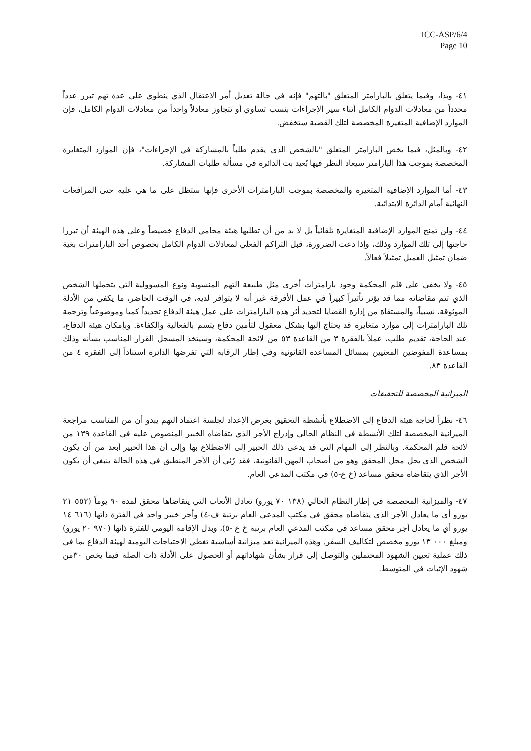ICC-ASP/6/4
Page 10
٤١- وبذا، وفيما يتعلق بالبارامتر المتعلق "بالتهم" فإنه في حالة تعديل أمر الاعتقال الذي ينطوي على عدة تهم تبرر عدداً محدداً من معادلات الدوام الكامل أثناء سير الإجراءات بنسب تساوي أو تتجاوز معادلاً واحداً من معادلات الدوام الكامل، فإن الموارد الإضافية المتغيرة المخصصة لتلك القضية ستخفض.
٤٢- وبالمثل، فيما يخص البارامتر المتعلق "بالشخص الذي يقدم طلباً بالمشاركة في الإجراءات"، فإن الموارد المتغايرة المخصصة بموجب هذا البارامتر سيعاد النظر فيها بُعيد بت الدائرة في مسألة طلبات المشاركة.
٤٣- أما الموارد الإضافية المتغيرة والمخصصة بموجب البارامترات الأخرى فإنها ستظل على ما هي عليه حتى المرافعات النهائية أمام الدائرة الابتدائية.
٤٤- ولن تمنح الموارد الإضافية المتغايرة تلقائياً بل لا بد من أن تطلبها هيئة محامي الدفاع خصيصاً وعلى هذه الهيئة أن تبررا حاجتها إلى تلك الموارد وذلك، وإذا دعت الضرورة، قبل التراكم الفعلي لمعادلات الدوام الكامل بخصوص أحد البارامترات بغية ضمان تمثيل العميل تمثيلاً فعالاً.
٤٥- ولا يخفى على قلم المحكمة وجود بارامترات أخرى مثل طبيعة التهم المنسوبة ونوع المسؤولية التي يتحملها الشخص الذي تتم مقاضاته مما قد يؤثر تأثيراً كبيراً في عمل الأفرقة غير أنه لا يتوافر لديه، في الوقت الحاضر، ما يكفي من الأدلة الموثوقة، نسبياً، والمستقاة من إدارة القضايا لتحديد أثر هذه البارامترات على عمل هيئة الدفاع تحديداً كميا وموضوعياً وترجمة تلك البارامترات إلى موارد متغايرة قد يحتاج إليها بشكل معقول لتأمين دفاع يتسم بالفعالية والكفاءة. وبإمكان هيئة الدفاع، عند الحاجة، تقديم طلب، عملاً بالفقرة ٣ من القاعدة ٥٣ من لائحة المحكمة، وسيتخذ المسجل القرار المناسب بشأنه وذلك بمساعدة المفوضين المعنيين بمسائل المساعدة القانونية وفي إطار الرقابة التي تفرضها الدائرة استناداً إلى الفقرة ٤ من القاعدة ٨٣.
الميزانية المخصصة للتحقيقات
٤٦- نظراً لحاجة هيئة الدفاع إلى الاضطلاع بأنشطة التحقيق بغرض الإعداد لجلسة اعتماد التهم يبدو أن من المناسب مراجعة الميزانية المخصصة لتلك الأنشطة في النظام الحالي وإدراج الأجر الذي يتقاضاه الخبير المنصوص عليه في القاعدة ١٣٩ من لائحة قلم المحكمة. وبالنظر إلى المهام التي قد يدعى ذلك الخبير إلى الاضطلاع بها وإلى أن هذا الخبير أبعد من أن يكون الشخص الذي يحل محل المحقق وهو من أصحاب المهن القانونية، فقد رُئي أن الأجر المنطبق في هذه الحالة ينبغي أن يكون الأجر الذي يتقاضاه محقق مساعد (خ ع-٥) في مكتب المدعي العام.
٤٧- والميزانية المخصصة في إطار النظام الحالي (١٣٨ ٧٠ يورو) تعادل الأتعاب التي يتقاضاها محقق لمدة ٩٠ يوماً (٥٥٢ ٢١ يورو أي ما يعادل الأجر الذي يتقاضاه محقق في مكتب المدعي العام برتبة ف-٤) وأجر خبير واحد في الفترة ذاتها (٦١٦ ١٤ يورو أي ما يعادل أجر محقق مساعد في مكتب المدعي العام برتبة خ ع -٥)، وبدل الإقامة اليومي للفترة ذاتها (٩٧٠ ٢٠ يورو) ومبلغ ٠٠٠ ١٣ يورو مخصص لتكاليف السفر. وهذه الميزانية تعد ميزانية أساسية تغطي الاحتياجات اليومية لهيئة الدفاع بما في ذلك عملية تعيين الشهود المحتملين والتوصل إلى قرار بشأن شهاداتهم أو الحصول على الأدلة ذات الصلة فيما يخص ٣٠من شهود الإثبات في المتوسط.